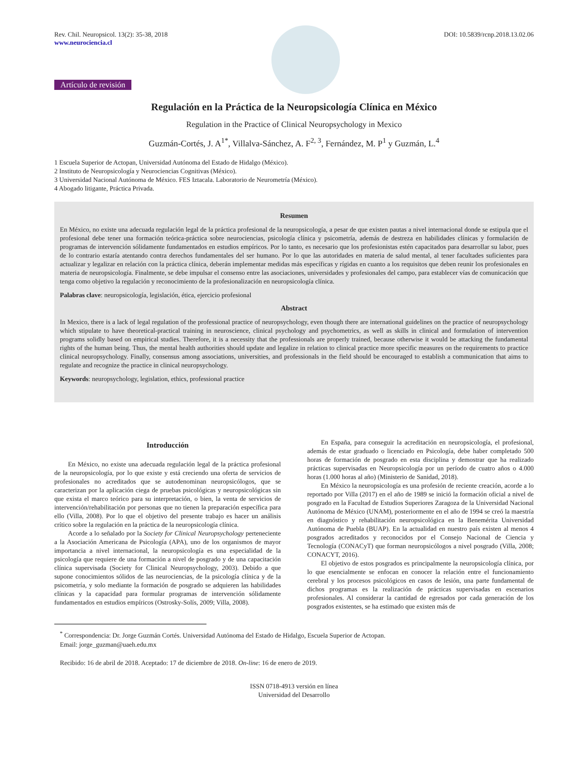Rev. Chil. Neuropsicol. 13(2): 35-38, 2018
www.neurociencia.cl
DOI: 10.5839/rcnp.2018.13.02.06
Artículo de revisión
Regulación en la Práctica de la Neuropsicología Clínica en México
Regulation in the Practice of Clinical Neuropsychology in Mexico
Guzmán-Cortés, J. A<sup>1*</sup>, Villalva-Sánchez, A. F<sup>2, 3</sup>, Fernández, M. P<sup>1</sup> y Guzmán, L.<sup>4</sup>
1 Escuela Superior de Actopan, Universidad Autónoma del Estado de Hidalgo (México).
2 Instituto de Neuropsicología y Neurociencias Cognitivas (México).
3 Universidad Nacional Autónoma de México. FES Iztacala. Laboratorio de Neurometría (México).
4 Abogado litigante, Práctica Privada.
Resumen
En México, no existe una adecuada regulación legal de la práctica profesional de la neuropsicología, a pesar de que existen pautas a nivel internacional donde se estipula que el profesional debe tener una formación teórica-práctica sobre neurociencias, psicología clínica y psicometría, además de destreza en habilidades clínicas y formulación de programas de intervención sólidamente fundamentados en estudios empíricos. Por lo tanto, es necesario que los profesionistas estén capacitados para desarrollar su labor, pues de lo contrario estaría atentando contra derechos fundamentales del ser humano. Por lo que las autoridades en materia de salud mental, al tener facultades suficientes para actualizar y legalizar en relación con la práctica clínica, deberán implementar medidas más específicas y rígidas en cuanto a los requisitos que deben reunir los profesionales en materia de neuropsicología. Finalmente, se debe impulsar el consenso entre las asociaciones, universidades y profesionales del campo, para establecer vías de comunicación que tenga como objetivo la regulación y reconocimiento de la profesionalización en neuropsicología clínica.
Palabras clave: neuropsicología, legislación, ética, ejercicio profesional
Abstract
In Mexico, there is a lack of legal regulation of the professional practice of neuropsychology, even though there are international guidelines on the practice of neuropsychology which stipulate to have theoretical-practical training in neuroscience, clinical psychology and psychometrics, as well as skills in clinical and formulation of intervention programs solidly based on empirical studies. Therefore, it is a necessity that the professionals are properly trained, because otherwise it would be attacking the fundamental rights of the human being. Thus, the mental health authorities should update and legalize in relation to clinical practice more specific measures on the requirements to practice clinical neuropsychology. Finally, consensus among associations, universities, and professionals in the field should be encouraged to establish a communication that aims to regulate and recognize the practice in clinical neuropsychology.
Keywords: neuropsychology, legislation, ethics, professional practice
Introducción
En México, no existe una adecuada regulación legal de la práctica profesional de la neuropsicología, por lo que existe y está creciendo una oferta de servicios de profesionales no acreditados que se autodenominan neuropsicólogos, que se caracterizan por la aplicación ciega de pruebas psicológicas y neuropsicológicas sin que exista el marco teórico para su interpretación, o bien, la venta de servicios de intervención/rehabilitación por personas que no tienen la preparación específica para ello (Villa, 2008). Por lo que el objetivo del presente trabajo es hacer un análisis crítico sobre la regulación en la práctica de la neuropsicología clínica.
Acorde a lo señalado por la Society for Clinical Neuropsychology perteneciente a la Asociación Americana de Psicología (APA), uno de los organismos de mayor importancia a nivel internacional, la neuropsicología es una especialidad de la psicología que requiere de una formación a nivel de posgrado y de una capacitación clínica supervisada (Society for Clinical Neuropsychology, 2003). Debido a que supone conocimientos sólidos de las neurociencias, de la psicología clínica y de la psicometría, y solo mediante la formación de posgrado se adquieren las habilidades clínicas y la capacidad para formular programas de intervención sólidamente fundamentados en estudios empíricos (Ostrosky-Solís, 2009; Villa, 2008).
En España, para conseguir la acreditación en neuropsicología, el profesional, además de estar graduado o licenciado en Psicología, debe haber completado 500 horas de formación de posgrado en esta disciplina y demostrar que ha realizado prácticas supervisadas en Neuropsicología por un período de cuatro años o 4.000 horas (1.000 horas al año) (Ministerio de Sanidad, 2018).
En México la neuropsicología es una profesión de reciente creación, acorde a lo reportado por Villa (2017) en el año de 1989 se inició la formación oficial a nivel de posgrado en la Facultad de Estudios Superiores Zaragoza de la Universidad Nacional Autónoma de México (UNAM), posteriormente en el año de 1994 se creó la maestría en diagnóstico y rehabilitación neuropsicológica en la Benemérita Universidad Autónoma de Puebla (BUAP). En la actualidad en nuestro país existen al menos 4 posgrados acreditados y reconocidos por el Consejo Nacional de Ciencia y Tecnología (CONACyT) que forman neuropsicólogos a nivel posgrado (Villa, 2008; CONACYT, 2016).
El objetivo de estos posgrados es principalmente la neuropsicología clínica, por lo que esencialmente se enfocan en conocer la relación entre el funcionamiento cerebral y los procesos psicológicos en casos de lesión, una parte fundamental de dichos programas es la realización de prácticas supervisadas en escenarios profesionales. Al considerar la cantidad de egresados por cada generación de los posgrados existentes, se ha estimado que existen más de
<sup>*</sup> Correspondencia: Dr. Jorge Guzmán Cortés. Universidad Autónoma del Estado de Hidalgo, Escuela Superior de Actopan.
Email: jorge_guzman@uaeh.edu.mx
Recibido: 16 de abril de 2018. Aceptado: 17 de diciembre de 2018. On-line: 16 de enero de 2019.
ISSN 0718-4913 versión en línea
Universidad del Desarrollo